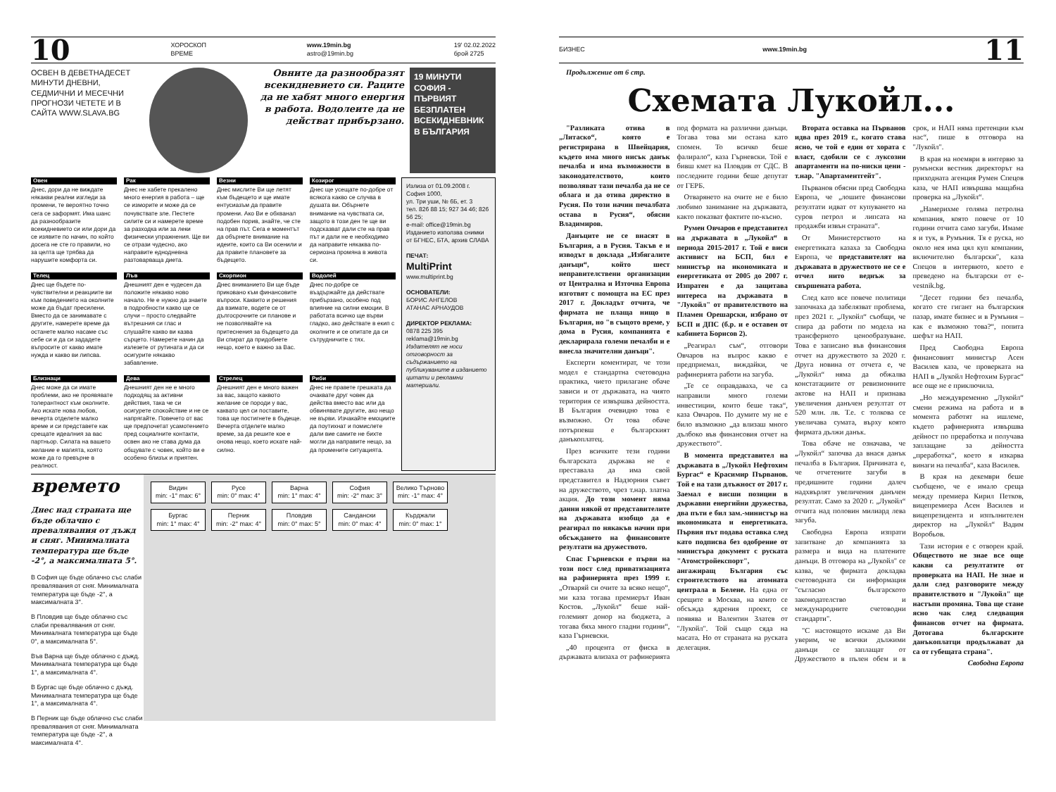10 ХОРОСКОП
ВРЕМЕ www.19min.bg
astro@19min.bg 19' 02.02.2022
брой 2725
ОСВЕН В ДЕВЕТНАДЕСЕТ МИНУТИ ДНЕВНИ, СЕДМИЧНИ И МЕСЕЧНИ ПРОГНОЗИ ЧЕТЕТЕ И В САЙТА WWW.SLAVA.BG
Овните да разнообразят всекидневието си. Раците да не хабят много енергия в работа. Водолеите да не действат прибързано.
19 МИНУТИ СОФИЯ - ПЪРВИЯТ БЕЗПЛАТЕН ВСЕКИДНЕВНИК В БЪЛГАРИЯ
Овен
Днес, дори да не виждате някакви реални изгледи за промени, те вероятно точно сега се заформят. Има шанс да разнообразите всекидневието си или дори да се изявите по начин, по който досега не сте го правили, но за целта ще трябва да нарушите комфорта си.
Рак
Днес не хабете прекалено много енергия в работа – ще се изморите и може да се почувствате зле. Пестете силите си и намерете време за разходка или за леки физически упражнения. Ще ви се отрази чудесно, ако направите еднодневна разтоварваща диета.
Везни
Днес мислите Ви ще летят към бъдещето и ще имате ентусиазъм да правите промени. Ако Ви е обхванал подобен порив, знайте, че сте на прав път. Сега е моментът да обърнете внимание на идеите, които са Ви осенили и да правите плановете за бъдещето.
Козирог
Днес ще усещате по-добре от всякога какво се случва в душата ви. Обърнете внимание на чувствата си, защото в този ден те ще ви подсказват дали сте на прав път и дали не е необходимо да направите някаква по-сериозна промяна в живота си.
Телец
Днес ще бъдете по-чувствителни и реакциите ви към поведението на околните може да бъдат пресилени. Вместо да се занимавате с другите, намерете време да останете малко насаме със себе си и да си зададете въпросите от какво имате нужда и какво ви липсва.
Лъв
Днешният ден е чудесен да положите някакво ново начало. Не е нужно да знаете в подробности какво ще се случи – просто следвайте вътрешния си глас и слушайте какво ви казва сърцето. Намерете начин да излезете от рутината и да си осигурите някакво забавление.
Скорпион
Днес вниманието Ви ще бъде приковано към финансовите въпроси. Каквито и решения да взимате, водете се от дългосрочните си планове и не позволявайте на притеснения за бъдещето да Ви спират да придобиете нещо, което е важно за Вас.
Водолей
Днес по-добре се въздържайте да действате прибързано, особено под влияние на силни емоции. В работата всичко ще върви гладко, ако действате в екип с околните и се опитате да си сътрудничите с тях.
Близнаци
Днес може да си имате проблеми, ако не проявявате толерантност към околните. Ако искате нова любов, вечерта отделете малко време и си представете как срещате идеалния за вас партньор. Силата на вашето желание е магията, която може да го превърне в реалност.
Дева
Днешният ден не е много подходящ за активни действия, така че си осигурете спокойствие и не се напрягайте. Повечето от вас ще предпочетат усамотението пред социалните контакти, освен ако не става дума да общувате с човек, който ви е особено близък и приятен.
Стрелец
Днешният ден е много важен за вас, защото каквото желание се породи у вас, каквато цел си поставите, това ще постигнете в бъдеще. Вечерта отделете малко време, за да решите кое е онова нещо, което искате най-силно.
Риби
Днес не правете грешката да очаквате друг човек да действа вместо вас или да обвинявате другите, ако нещо не върви. Изчакайте емоциите да поутихнат и помислете дали вие самите не бихте могли да направите нещо, за да промените ситуацията.
Излиза от 01.09.2008 г.
София 1000,
ул. Три уши, № 6Б, ет. 3
тел. 826 88 15; 927 34 46; 826 56 25;
e-mail: office@19min.bg
Изданието използва снимки от БГНЕС, БТА, архив СЛАВА
ПЕЧАТ:
MultiPrint
www.multiprint.bg
ОСНОВАТЕЛИ:
БОРИС АНГЕЛОВ
АТАНАС АРНАУДОВ
ДИРЕКТОР РЕКЛАМА:
0878 225 395
reklama@19min.bg
Издателят не носи отговорност за съдържанието на публикуваните в изданието цитати и рекламни материали.
времето
Днес над страната ще бъде облачно с превалявания от дъжд и сняг. Минималната температура ще бъде -2°, а максималната 5°.
В София ще бъде облачно със слаби превалявания от сняг. Минималната температура ще бъде -2°, а максималната 3°.
В Пловдив ще бъде облачно със слаби превалявания от сняг. Минималната температура ще бъде 0°, а максималната 5°.
Във Варна ще бъде облачно с дъжд. Минималната температура ще бъде 1°, а максималната 4°.
В Бургас ще бъде облачно с дъжд. Минималната температура ще бъде 1°, а максималната 4°.
В Перник ще бъде облачно със слаби превалявания от сняг. Минималната температура ще бъде -2°, а максималната 4°.
Видин
min: -1° max: 6°
Русе
min: 0° max: 4°
Варна
min: 1° max: 4°
София
min: -2° max: 3°
Велико Търново
min: -1° max: 4°
Бургас
min: 1° max: 4°
Перник
min: -2° max: 4°
Пловдив
min: 0° max: 5°
Сандански
min: 0° max: 4°
Кърджали
min: 0° max: 1°
БИЗНЕС www.19min.bg 11
Продължение от 6 стр.
Схемата Лукойл...
"Разликата отива в „Литаско“, която е регистрирана в Швейцария, където има много нисък данък печалба и има възможности в законодателството, които позволяват тази печалба да не се облага и да отива директно в Русия. По този начин печалбата остава в Русия“, обясни Владимиров.
Данъците не се внасят в България, а в Русия. Такъв е и изводът в доклада „Избягалите данъци“, който шест неправителствени организации от Централна и Източна Европа изготвят с помощта на ЕС през 2017 г. Докладът отчита, че фирмата не плаща нищо в България, но "в същото време, у дома в Русия, компанията е декларирала големи печалби и е внесла значителни данъци".
Експерти коментират, че този модел е стандартна счетоводна практика, чието прилагане обаче зависи и от държавата, на чиято територия се извършва дейността. В България очевидно това е възможно. От това обаче потърпевш е българският данъкоплатец.
През всичките тези години българската държава не е преставала да има свой представител в Надзорния съвет на дружеството, чрез т.нар. златна акция. До този момент няма данни някой от представителите на държавата изобщо да е реагирал по някакъв начин при обсъждането на финансовите резултати на дружеството.
Спас Гърневски е първи на този пост след приватизацията на рафинерията през 1999 г. „Отваряй си очите за всяко нещо“, ми каза тогава премиерът Иван Костов. „Лукойл“ беше най-големият донор на бюджета, а тогава бяха много гладни години“, каза Гърневски.
„40 процента от фиска в държавата влизаха от рафинерията под формата на различни данъци. Тогава това ми остана като спомен. То всичко беше фалирало“, каза Гърневски. Той е бивш кмет на Пловдив от СДС. В последните години беше депутат от ГЕРБ.
Отварянето на очите не е било любимо занимание на държавата, както показват фактите по-късно.
Румен Овчаров е представител на държавата в „Лукойл“ в периода 2015-2017 г. Той е виси активист на БСП, бил е министър на икономиката и енергетиката от 2005 до 2007 г. Изпратен е да защитава интереса на държавата в "Лукойл" от правителството на Пламен Орешарски, избрано от БСП и ДПС (б.р. и е оставен от кабинета Борисов 2).
„Реагирал съм“, отговори Овчаров на въпрос какво е предприемал, виждайки, че рафинерията работи на загуба.
„Те се оправдаваха, че са направили много големи инвестиции, които беше така“, каза Овчаров. По думите му не е било възможно „да влизаш много дълбоко във финансовия отчет на дружеството“.
В момента представител на държавата в „Лукойл Нефтохим Бургас“ е Красимир Първанов. Той е на тази длъжност от 2017 г. Заемал е висши позиции в държавни енергийни дружества, два пъти е бил зам.-министър на икономиката и енергетиката. Първия път подава оставка след като подписва без одобрение от министъра документ с руската "Атомстройекспорт", ангажиращ България със строителството на атомната централа в Белене. На една от срещите в Москва, на които се обсъжда ядрения проект, се появява и Валентин Златев от "Лукойл". Той също сяда на масата. Но от страната на руската делегация.
Втората оставка на Първанов идва през 2019 г., когато става ясно, че той е един от хората с власт, сдобили се с луксозни апартаменти на по-ниски цени - т.нар. "Апартаментгейт".
Първанов обясни пред Свободна Европа, че „лошите финансови резултати идват от купуването на суров петрол и липсата на продажби извън страната“.
От Министерството на енергетиката казаха за Свободна Европа, че представителят на държавата в дружеството не се е отчел нито веднъж за свършената работа.
След като все повече политици започнаха да забелязват проблема, през 2021 г. „Лукойл“ съобщи, че спира да работи по модела на трансферното ценообразуване. Това е записано във финансовия отчет на дружеството за 2020 г. Друга новина от отчета е, че „Лукойл“ няма да обжалва констатациите от ревизионните актове на НАП и признава увеличения данъчен резултат от 520 млн. лв. Т.е. с толкова се увеличава сумата, върху която фирмата дължи данък.
Това обаче не означава, че „Лукойл“ започва да внася данък печалба в България. Причината е, че отчетените загуби в предишните години далеч надхвърлят увеличения данъчен резултат. Само за 2020 г. „Лукойл“ отчита над половин милиард лева загуба.
Свободна Европа изпрати запитване до компанията за размера и вида на платените данъци. В отговора на „Лукойл" се казва, че фирмата докладва счетоводната си информация "съгласно българското законодателство и международните счетоводни стандарти".
"С настоящото искаме да Ви уверим, че всички дължими данъци се заплащат от Дружеството в пълен обем и в срок, и НАП няма претенции към нас“, пише в отговора на "Лукойл".
В края на ноември в интервю за румънски вестник директорът на приходната агенция Румен Спецов каза, че НАП извършва мащабна проверка на „Лукойл“.
„Намерихме голяма петролна компания, която повече от 10 години отчита само загуби. Имаме я и тук, в Румъния. Тя е руска, но около нея има цял куп компании, включително български", каза Спецов в интервюто, което е преведено на български от e-vestnik.bg.
"Десет години без печалба, когато сте гигант на българския пазар, имате бизнес и в Румъния – как е възможно това?“, попита шефът на НАП.
Пред Свободна Европа финансовият министър Асен Василев каза, че проверката на НАП в „Лукойл Нефтохим Бургас“ все още не е приключила.
„Но междувременно „Лукойл“ смени режима на работа и в момента работят на ишлеме, където рафинерията извършва дейност по преработка и получава заплащане за дейността „преработка“, което я изкарва винаги на печалба“, каза Василев.
В края на декември беше съобщено, че е имало среща между премиера Кирил Петков, вицепремиера Асен Василев и вицепрезидента и изпълнителен директор на „Лукойл“ Вадим Воробьов.
Тази история е с отворен край. Обществото не знае все още какви са резултатите от проверката на НАП. Не знае и дали след разговорите между правителството и "Лукойл" ще настъпи промяна. Това ще стане ясно чак след следващия финансов отчет на фирмата. Дотогава българските данъкоплатци продължават да са от губещата страна".
Свободна Европа